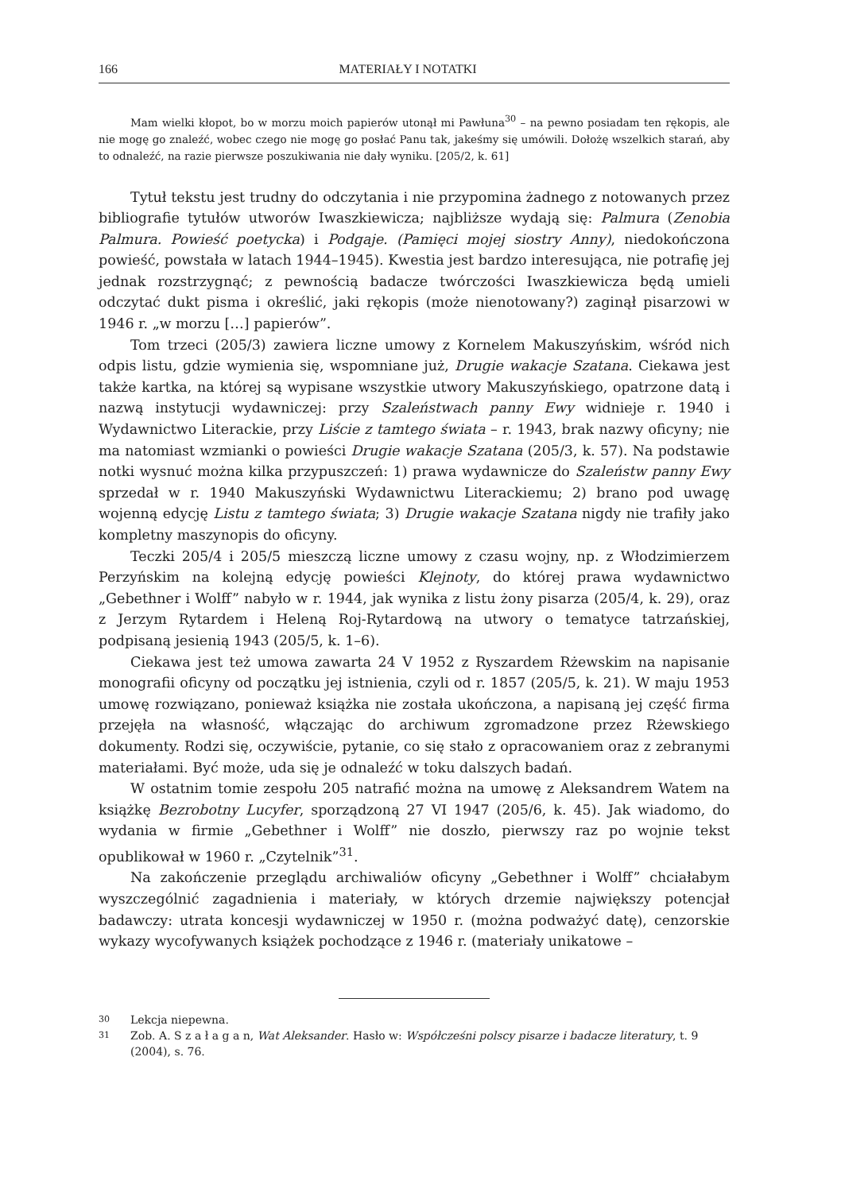166 MATERIAŁY I NOTATKI
Mam wielki kłopot, bo w morzu moich papierów utonął mi Pawłuna<sup>30</sup> – na pewno posiadam ten rękopis, ale nie mogę go znaleźć, wobec czego nie mogę go posłać Panu tak, jakeśmy się umówili. Dołożę wszelkich starań, aby to odnaleźć, na razie pierwsze poszukiwania nie dały wyniku. [205/2, k. 61]
Tytuł tekstu jest trudny do odczytania i nie przypomina żadnego z notowanych przez bibliografie tytułów utworów Iwaszkiewicza; najbliższe wydają się: Palmura (Zenobia Palmura. Powieść poetycka) i Podgaje. (Pamięci mojej siostry Anny), niedokończona powieść, powstała w latach 1944–1945). Kwestia jest bardzo interesująca, nie potrafię jej jednak rozstrzygnąć; z pewnością badacze twórczości Iwaszkiewicza będą umieli odczytać dukt pisma i określić, jaki rękopis (może nienotowany?) zaginął pisarzowi w 1946 r. „w morzu […] papierów”.
Tom trzeci (205/3) zawiera liczne umowy z Kornelem Makuszyńskim, wśród nich odpis listu, gdzie wymienia się, wspomniane już, Drugie wakacje Szatana. Ciekawa jest także kartka, na której są wypisane wszystkie utwory Makuszyńskiego, opatrzone datą i nazwą instytucji wydawniczej: przy Szaleństwach panny Ewy widnieje r. 1940 i Wydawnictwo Literackie, przy Liście z tamtego świata – r. 1943, brak nazwy oficyny; nie ma natomiast wzmianki o powieści Drugie wakacje Szatana (205/3, k. 57). Na podstawie notki wysnuć można kilka przypuszczeń: 1) prawa wydawnicze do Szaleństw panny Ewy sprzedał w r. 1940 Makuszyński Wydawnictwu Literackiemu; 2) brano pod uwagę wojenną edycję Listu z tamtego świata; 3) Drugie wakacje Szatana nigdy nie trafiły jako kompletny maszynopis do oficyny.
Teczki 205/4 i 205/5 mieszczą liczne umowy z czasu wojny, np. z Włodzimierzem Perzyńskim na kolejną edycję powieści Klejnoty, do której prawa wydawnictwo „Gebethner i Wolff” nabyło w r. 1944, jak wynika z listu żony pisarza (205/4, k. 29), oraz z Jerzym Rytardem i Heleną Roj-Rytardową na utwory o tematyce tatrzańskiej, podpisaną jesienią 1943 (205/5, k. 1–6).
Ciekawa jest też umowa zawarta 24 V 1952 z Ryszardem Rżewskim na napisanie monografii oficyny od początku jej istnienia, czyli od r. 1857 (205/5, k. 21). W maju 1953 umowę rozwiązano, ponieważ książka nie została ukończona, a napisaną jej część firma przejęła na własność, włączając do archiwum zgromadzone przez Rżewskiego dokumenty. Rodzi się, oczywiście, pytanie, co się stało z opracowaniem oraz z zebranymi materiałami. Być może, uda się je odnaleźć w toku dalszych badań.
W ostatnim tomie zespołu 205 natrafić można na umowę z Aleksandrem Watem na książkę Bezrobotny Lucyfer, sporządzoną 27 VI 1947 (205/6, k. 45). Jak wiadomo, do wydania w firmie „Gebethner i Wolff” nie doszło, pierwszy raz po wojnie tekst opublikował w 1960 r. „Czytelnik”<sup>31</sup>.
Na zakończenie przeglądu archiwaliów oficyny „Gebethner i Wolff” chciałabym wyszczególnić zagadnienia i materiały, w których drzemie największy potencjał badawczy: utrata koncesji wydawniczej w 1950 r. (można podważyć datę), cenzorskie wykazy wycofywanych książek pochodzące z 1946 r. (materiały unikatowe –
30
Lekcja niepewna.
31
Zob. A. S z a ł a g a n, Wat Aleksander. Hasło w: Współcześni polscy pisarze i badacze literatury, t. 9 (2004), s. 76.